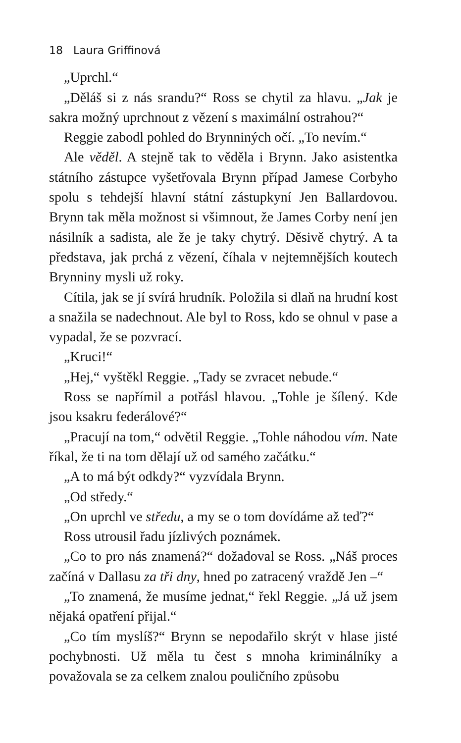18 Laura Griffinová
„Uprchl.“
„Děláš si z nás srandu?“ Ross se chytil za hlavu. „Jak je sakra možný uprchnout z vězení s maximální ostrahou?“
Reggie zabodl pohled do Brynniných očí. „To nevím.“
Ale věděl. A stejně tak to věděla i Brynn. Jako asistentka státního zástupce vyšetřovala Brynn případ Jamese Corbyho spolu s tehdejší hlavní státní zástupkyní Jen Ballardovou. Brynn tak měla možnost si všimnout, že James Corby není jen násilník a sadista, ale že je taky chytrý. Děsivě chytrý. A ta představa, jak prchá z vězení, číhala v nejtemnějších koutech Brynniny mysli už roky.
Cítila, jak se jí svírá hrudník. Položila si dlaň na hrudní kost a snažila se nadechnout. Ale byl to Ross, kdo se ohnul v pase a vypadal, že se pozvrací.
„Kruci!“
„Hej,“ vyštěkl Reggie. „Tady se zvracet nebude.“
Ross se napřímil a potřásl hlavou. „Tohle je šílený. Kde jsou ksakru federálové?“
„Pracují na tom,“ odvětil Reggie. „Tohle náhodou vím. Nate říkal, že ti na tom dělají už od samého začátku.“
„A to má být odkdy?“ vyzvídala Brynn.
„Od středy.“
„On uprchl ve středu, a my se o tom dovídáme až teď?“
Ross utrousil řadu jízlivých poznámek.
„Co to pro nás znamená?“ dožadoval se Ross. „Náš proces začíná v Dallasu za tři dny, hned po zatracený vraždě Jen –“
„To znamená, že musíme jednat,“ řekl Reggie. „Já už jsem nějaká opatření přijal.“
„Co tím myslíš?“ Brynn se nepodařilo skrýt v hlase jisté pochybnosti. Už měla tu čest s mnoha kriminálníky a považovala se za celkem znalou pouličního způsobu